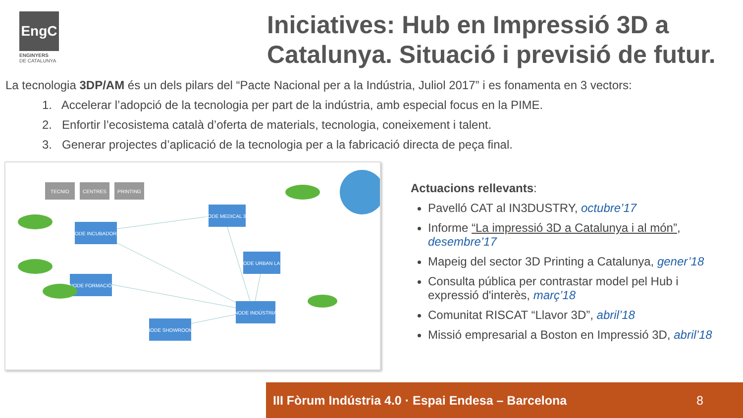EngC
ENGINYERS
DE CATALUNYA
Iniciatives: Hub en Impressió 3D a Catalunya. Situació i previsió de futur.
La tecnologia 3DP/AM és un dels pilars del “Pacte Nacional per a la Indústria, Juliol 2017” i es fonamenta en 3 vectors:
1. Accelerar l’adopció de la tecnologia per part de la indústria, amb especial focus en la PIME.
2. Enfortir l’ecosistema català d’oferta de materials, tecnologia, coneixement i talent.
3. Generar projectes d’aplicació de la tecnologia per a la fabricació directa de peça final.
NODE INCUBADORA
NODE MEDICAL 3D
NODE URBAN LAB
NODE FORMACIÓ
NODE INDÚSTRIA
NODE SHOWROOM
TECNIO
CENTRES
PRINTING
Actuacions rellevants:
Pavelló CAT al IN3DUSTRY, octubre’17
Informe “La impressió 3D a Catalunya i al món”, desembre’17
Mapeig del sector 3D Printing a Catalunya, gener’18
Consulta pública per contrastar model pel Hub i expressió d'interès, març’18
Comunitat RISCAT “Llavor 3D”, abril’18
Missió empresarial a Boston en Impressió 3D, abril’18
III Fòrum Indústria 4.0 · Espai Endesa – Barcelona 8